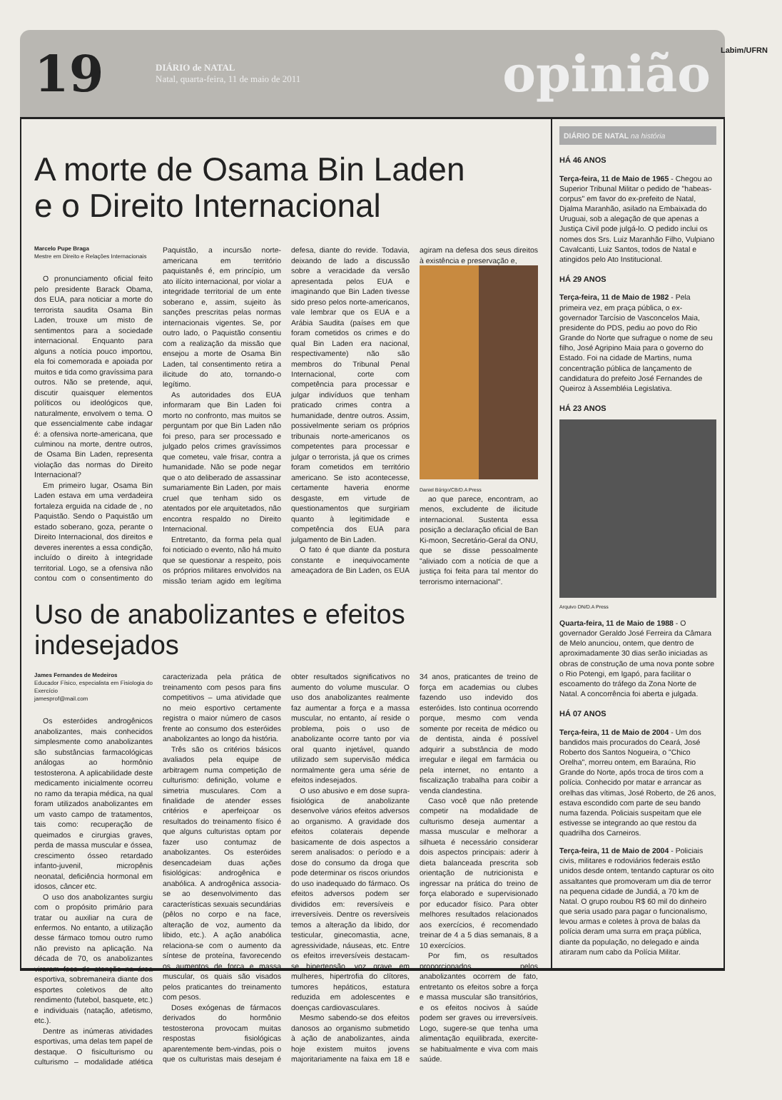Labim/UFRN
19
DIÁRIO de NATAL
Natal, quarta-feira, 11 de maio de 2011
opinião
A morte de Osama Bin Laden
e o Direito Internacional
Marcelo Pupe Braga
Mestre em Direito e Relações Internacionais
O pronunciamento oficial feito pelo presidente Barack Obama, dos EUA, para noticiar a morte do terrorista saudita Osama Bin Laden, trouxe um misto de sentimentos para a sociedade internacional. Enquanto para alguns a notícia pouco importou, ela foi comemorada e apoiada por muitos e tida como gravíssima para outros. Não se pretende, aqui, discutir quaisquer elementos políticos ou ideológicos que, naturalmente, envolvem o tema. O que essencialmente cabe indagar é: a ofensiva norte-americana, que culminou na morte, dentre outros, de Osama Bin Laden, representa violação das normas do Direito Internacional?
Em primeiro lugar, Osama Bin Laden estava em uma verdadeira fortaleza erguida na cidade de , no Paquistão. Sendo o Paquistão um estado soberano, goza, perante o Direito Internacional, dos direitos e deveres inerentes a essa condição, incluído o direito à integridade territorial. Logo, se a ofensiva não contou com o consentimento do Paquistão, a incursão norte-americana em território paquistanês é, em princípio, um ato ilícito internacional, por violar a integridade territorial de um ente soberano e, assim, sujeito às sanções prescritas pelas normas internacionais vigentes. Se, por outro lado, o Paquistão consentiu com a realização da missão que ensejou a morte de Osama Bin Laden, tal consentimento retira a ilicitude do ato, tornando-o legítimo.
As autoridades dos EUA informaram que Bin Laden foi morto no confronto, mas muitos se perguntam por que Bin Laden não foi preso, para ser processado e julgado pelos crimes gravíssimos que cometeu, vale frisar, contra a humanidade. Não se pode negar que o ato deliberado de assassinar sumariamente Bin Laden, por mais cruel que tenham sido os atentados por ele arquitetados, não encontra respaldo no Direito Internacional.
Entretanto, da forma pela qual foi noticiado o evento, não há muito que se questionar a respeito, pois os próprios militares envolvidos na missão teriam agido em legítima defesa, diante do revide. Todavia, deixando de lado a discussão sobre a veracidade da versão apresentada pelos EUA e imaginando que Bin Laden tivesse sido preso pelos norte-americanos, vale lembrar que os EUA e a Arábia Saudita (países em que foram cometidos os crimes e do qual Bin Laden era nacional, respectivamente) não são membros do Tribunal Penal Internacional, corte com competência para processar e julgar indivíduos que tenham praticado crimes contra a humanidade, dentre outros. Assim, possivelmente seriam os próprios tribunais norte-americanos os competentes para processar e julgar o terrorista, já que os crimes foram cometidos em território americano. Se isto acontecesse, certamente haveria enorme desgaste, em virtude de questionamentos que surgiriam quanto à legitimidade e competência dos EUA para julgamento de Bin Laden.
O fato é que diante da postura constante e inequivocamente ameaçadora de Bin Laden, os EUA agiram na defesa dos seus direitos à existência e preservação e,
Daniel Búrigo/CB/D.A Press
ao que parece, encontram, ao menos, excludente de ilicitude internacional. Sustenta essa posição a declaração oficial de Ban Ki-moon, Secretário-Geral da ONU, que se disse pessoalmente "aliviado com a notícia de que a justiça foi feita para tal mentor do terrorismo internacional".
Uso de anabolizantes e efeitos indesejados
James Fernandes de Medeiros
Educador Físico, especialista em Fisiologia do Exercício
jamesprof@mail.com
Os esteróides androgênicos anabolizantes, mais conhecidos simplesmente como anabolizantes são substâncias farmacológicas análogas ao hormônio testosterona. A aplicabilidade deste medicamento inicialmente ocorreu no ramo da terapia médica, na qual foram utilizados anabolizantes em um vasto campo de tratamentos, tais como: recuperação de queimados e cirurgias graves, perda de massa muscular e óssea, crescimento ósseo retardado infanto-juvenil, micropênis neonatal, deficiência hormonal em idosos, câncer etc.
O uso dos anabolizantes surgiu com o propósito primário para tratar ou auxiliar na cura de enfermos. No entanto, a utilização desse fármaco tomou outro rumo não previsto na aplicação. Na década de 70, os anabolizantes viraram foco de atenção na área esportiva, sobremaneira diante dos esportes coletivos de alto rendimento (futebol, basquete, etc.) e individuais (natação, atletismo, etc.).
Dentre as inúmeras atividades esportivas, uma delas tem papel de destaque. O fisiculturismo ou culturismo – modalidade atlética caracterizada pela prática de treinamento com pesos para fins competitivos – uma atividade que no meio esportivo certamente registra o maior número de casos frente ao consumo dos esteróides anabolizantes ao longo da história.
Três são os critérios básicos avaliados pela equipe de arbitragem numa competição de culturismo: definição, volume e simetria musculares. Com a finalidade de atender esses critérios e aperfeiçoar os resultados do treinamento físico é que alguns culturistas optam por fazer uso contumaz de anabolizantes. Os esteróides desencadeiam duas ações fisiológicas: androgênica e anabólica. A androgênica associa-se ao desenvolvimento das características sexuais secundárias (pêlos no corpo e na face, alteração de voz, aumento da libido, etc.). A ação anabólica relaciona-se com o aumento da síntese de proteína, favorecendo os aumentos de força e massa muscular, os quais são visados pelos praticantes do treinamento com pesos.
Doses exógenas de fármacos derivados do hormônio testosterona provocam muitas respostas fisiológicas aparentemente bem-vindas, pois o que os culturistas mais desejam é obter resultados significativos no aumento do volume muscular. O uso dos anabolizantes realmente faz aumentar a força e a massa muscular, no entanto, aí reside o problema, pois o uso de anabolizante ocorre tanto por via oral quanto injetável, quando utilizado sem supervisão médica normalmente gera uma série de efeitos indesejados.
O uso abusivo e em dose supra-fisiológica de anabolizante desenvolve vários efeitos adversos ao organismo. A gravidade dos efeitos colaterais depende basicamente de dois aspectos a serem analisados: o período e a dose do consumo da droga que pode determinar os riscos oriundos do uso inadequado do fármaco. Os efeitos adversos podem ser divididos em: reversíveis e irreversíveis. Dentre os reversíveis temos a alteração da libido, dor testicular, ginecomastia, acne, agressividade, náuseas, etc. Entre os efeitos irreversíveis destacam-se hipertensão, voz grave em mulheres, hipertrofia do clítores, tumores hepáticos, estatura reduzida em adolescentes e doenças cardiovasculares.
Mesmo sabendo-se dos efeitos danosos ao organismo submetido à ação de anabolizantes, ainda hoje existem muitos jovens majoritariamente na faixa em 18 e 34 anos, praticantes de treino de força em academias ou clubes fazendo uso indevido dos esteróides. Isto continua ocorrendo porque, mesmo com venda somente por receita de médico ou de dentista, ainda é possível adquirir a substância de modo irregular e ilegal em farmácia ou pela internet, no entanto a fiscalização trabalha para coibir a venda clandestina.
Caso você que não pretende competir na modalidade de culturismo deseja aumentar a massa muscular e melhorar a silhueta é necessário considerar dois aspectos principais: aderir à dieta balanceada prescrita sob orientação de nutricionista e ingressar na prática do treino de força elaborado e supervisionado por educador físico. Para obter melhores resultados relacionados aos exercícios, é recomendado treinar de 4 a 5 dias semanais, 8 a 10 exercícios.
Por fim, os resultados proporcionados pelos anabolizantes ocorrem de fato, entretanto os efeitos sobre a força e massa muscular são transitórios, e os efeitos nocivos à saúde podem ser graves ou irreversíveis. Logo, sugere-se que tenha uma alimentação equilibrada, exercite-se habitualmente e viva com mais saúde.
DIÁRIO DE NATAL na história
HÁ 46 ANOS
Terça-feira, 11 de Maio de 1965 - Chegou ao Superior Tribunal Militar o pedido de "habeas-corpus" em favor do ex-prefeito de Natal, Djalma Maranhão, asilado na Embaixada do Uruguai, sob a alegação de que apenas a Justiça Civil pode julgá-lo. O pedido inclui os nomes dos Srs. Luiz Maranhão Filho, Vulpiano Cavalcanti, Luiz Santos, todos de Natal e atingidos pelo Ato Institucional.
HÁ 29 ANOS
Terça-feira, 11 de Maio de 1982 - Pela primeira vez, em praça pública, o ex-governador Tarcísio de Vasconcelos Maia, presidente do PDS, pediu ao povo do Rio Grande do Norte que sufrague o nome de seu filho, José Agripino Maia para o governo do Estado. Foi na cidade de Martins, numa concentração pública de lançamento de candidatura do prefeito José Fernandes de Queiroz à Assembléia Legislativa.
HÁ 23 ANOS
Arquivo DN/D.A Press
Quarta-feira, 11 de Maio de 1988 - O governador Geraldo José Ferreira da Câmara de Melo anunciou, ontem, que dentro de aproximadamente 30 dias serão iniciadas as obras de construção de uma nova ponte sobre o Rio Potengi, em Igapó, para facilitar o escoamento do tráfego da Zona Norte de Natal. A concorrência foi aberta e julgada.
HÁ 07 ANOS
Terça-feira, 11 de Maio de 2004 - Um dos bandidos mais procurados do Ceará, José Roberto dos Santos Nogueira, o "Chico Orelha", morreu ontem, em Baraúna, Rio Grande do Norte, após troca de tiros com a polícia. Conhecido por matar e arrancar as orelhas das vítimas, José Roberto, de 26 anos, estava escondido com parte de seu bando numa fazenda. Policiais suspeitam que ele estivesse se integrando ao que restou da quadrilha dos Carneiros.
Terça-feira, 11 de Maio de 2004 - Policiais civis, militares e rodoviários federais estão unidos desde ontem, tentando capturar os oito assaltantes que promoveram um dia de terror na pequena cidade de Jundiá, a 70 km de Natal. O grupo roubou R$ 60 mil do dinheiro que seria usado para pagar o funcionalismo, levou armas e coletes à prova de balas da polícia deram uma surra em praça pública, diante da população, no delegado e ainda atiraram num cabo da Polícia Militar.